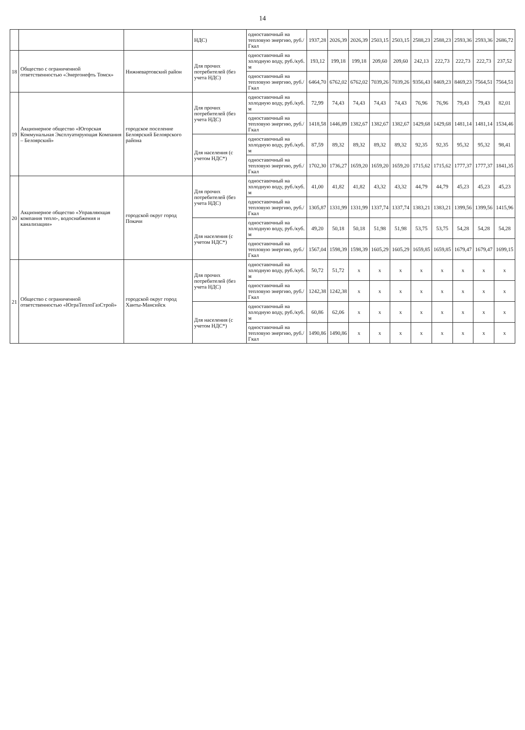14
| | | | НДС) | одноставочный на тепловую энергию, руб./Гкал | 1937,28 | 2026,39 | 2026,39 | 2503,15 | 2503,15 | 2588,23 | 2588,23 | 2593,36 | 2593,36 | 2686,72 |
| 18 | Общество с ограниченной ответственностью «Энергонефть Томск» | Нижневартовский район | Для прочих потребителей (без учета НДС) | одноставочный на холодную воду, руб./куб. м | 193,12 | 199,18 | 199,18 | 209,60 | 209,60 | 242,13 | 222,73 | 222,73 | 222,73 | 237,52 |
| | | | | одноставочный на тепловую энергию, руб./Гкал | 6464,70 | 6762,02 | 6762,02 | 7039,26 | 7039,26 | 9356,43 | 8469,23 | 8469,23 | 7564,51 | 7564,51 |
| 19 | Акционерное общество «Югорская Коммунальная Эксплуатирующая Компания – Белоярский» | городское поселение Белоярский Белоярского района | Для прочих потребителей (без учета НДС) | одноставочный на холодную воду, руб./куб. м | 72,99 | 74,43 | 74,43 | 74,43 | 74,43 | 76,96 | 76,96 | 79,43 | 79,43 | 82,01 |
| | | | | одноставочный на тепловую энергию, руб./Гкал | 1418,58 | 1446,89 | 1382,67 | 1382,67 | 1382,67 | 1429,68 | 1429,68 | 1481,14 | 1481,14 | 1534,46 |
| | | | Для населения (с учетом НДС*) | одноставочный на холодную воду, руб./куб. м | 87,59 | 89,32 | 89,32 | 89,32 | 89,32 | 92,35 | 92,35 | 95,32 | 95,32 | 98,41 |
| | | | | одноставочный на тепловую энергию, руб./Гкал | 1702,30 | 1736,27 | 1659,20 | 1659,20 | 1659,20 | 1715,62 | 1715,62 | 1777,37 | 1777,37 | 1841,35 |
| 20 | Акционерное общество «Управляющая компания тепло-, водоснабжения и канализации» | городской округ город Покачи | Для прочих потребителей (без учета НДС) | одноставочный на холодную воду, руб./куб. м | 41,00 | 41,82 | 41,82 | 43,32 | 43,32 | 44,79 | 44,79 | 45,23 | 45,23 | 45,23 |
| | | | | одноставочный на тепловую энергию, руб./Гкал | 1305,87 | 1331,99 | 1331,99 | 1337,74 | 1337,74 | 1383,21 | 1383,21 | 1399,56 | 1399,56 | 1415,96 |
| | | | Для населения (с учетом НДС*) | одноставочный на холодную воду, руб./куб. м | 49,20 | 50,18 | 50,18 | 51,98 | 51,98 | 53,75 | 53,75 | 54,28 | 54,28 | 54,28 |
| | | | | одноставочный на тепловую энергию, руб./Гкал | 1567,04 | 1598,39 | 1598,39 | 1605,29 | 1605,29 | 1659,85 | 1659,85 | 1679,47 | 1679,47 | 1699,15 |
| 21 | Общество с ограниченной ответственностью «ЮграТеплоГазСтрой» | городской округ город Ханты-Мансийск | Для прочих потребителей (без учета НДС) | одноставочный на холодную воду, руб./куб. м | 50,72 | 51,72 | x | x | x | x | x | x | x | x |
| | | | | одноставочный на тепловую энергию, руб./Гкал | 1242,38 | 1242,38 | x | x | x | x | x | x | x | x |
| | | | Для населения (с учетом НДС*) | одноставочный на холодную воду, руб./куб. м | 60,86 | 62,06 | x | x | x | x | x | x | x | x |
| | | | | одноставочный на тепловую энергию, руб./Гкал | 1490,86 | 1490,86 | x | x | x | x | x | x | x | x |